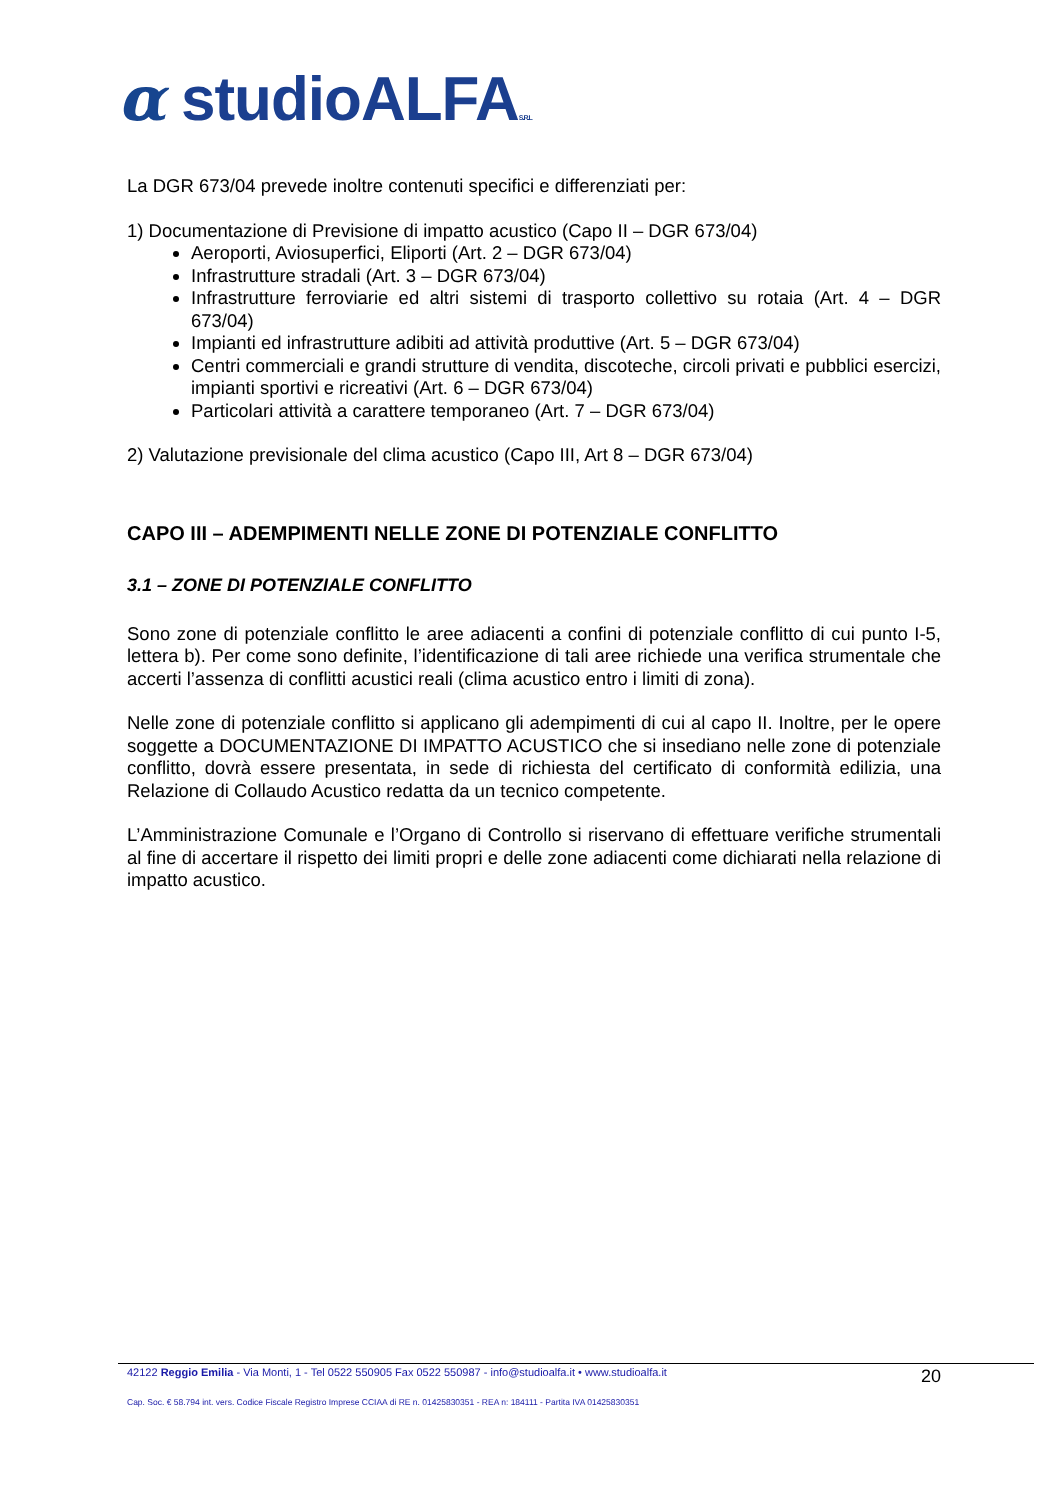α studioALFAS.R.L
La DGR 673/04 prevede inoltre contenuti specifici e differenziati per:
1) Documentazione di Previsione di impatto acustico (Capo II – DGR 673/04)
Aeroporti, Aviosuperfici, Eliporti (Art. 2 – DGR 673/04)
Infrastrutture stradali (Art. 3 – DGR 673/04)
Infrastrutture ferroviarie ed altri sistemi di trasporto collettivo su rotaia (Art. 4 – DGR 673/04)
Impianti ed infrastrutture adibiti ad attività produttive (Art. 5 – DGR 673/04)
Centri commerciali e grandi strutture di vendita, discoteche, circoli privati e pubblici esercizi, impianti sportivi e ricreativi (Art. 6 – DGR 673/04)
Particolari attività a carattere temporaneo (Art. 7 – DGR 673/04)
2) Valutazione previsionale del clima acustico (Capo III, Art 8 – DGR 673/04)
CAPO III – ADEMPIMENTI NELLE ZONE DI POTENZIALE CONFLITTO
3.1 – ZONE DI POTENZIALE CONFLITTO
Sono zone di potenziale conflitto le aree adiacenti a confini di potenziale conflitto di cui punto I-5, lettera b). Per come sono definite, l’identificazione di tali aree richiede una verifica strumentale che accerti l’assenza di conflitti acustici reali (clima acustico entro i limiti di zona).
Nelle zone di potenziale conflitto si applicano gli adempimenti di cui al capo II. Inoltre, per le opere soggette a DOCUMENTAZIONE DI IMPATTO ACUSTICO che si insediano nelle zone di potenziale conflitto, dovrà essere presentata, in sede di richiesta del certificato di conformità edilizia, una Relazione di Collaudo Acustico redatta da un tecnico competente.
L’Amministrazione Comunale e l’Organo di Controllo si riservano di effettuare verifiche strumentali al fine di accertare il rispetto dei limiti propri e delle zone adiacenti come dichiarati nella relazione di impatto acustico.
42122 Reggio Emilia - Via Monti, 1 - Tel 0522 550905 Fax 0522 550987 - info@studioalfa.it • www.studioalfa.it 20
Cap. Soc. € 58.794 int. vers. Codice Fiscale Registro Imprese CCIAA di RE n. 01425830351 - REA n: 184111 - Partita IVA 01425830351